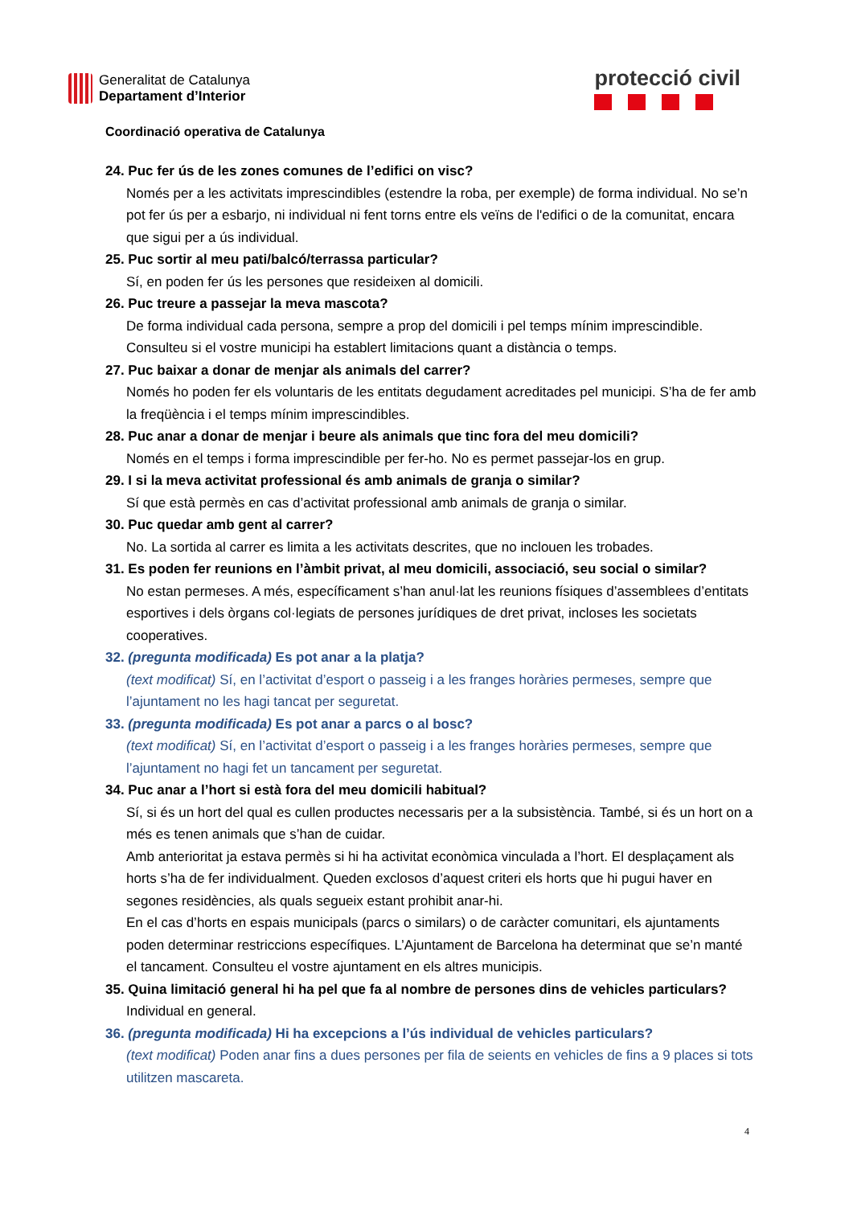Generalitat de Catalunya
Departament d’Interior
protecció civil
Coordinació operativa de Catalunya
24. Puc fer ús de les zones comunes de l’edifici on visc?
Només per a les activitats imprescindibles (estendre la roba, per exemple) de forma individual. No se’n pot fer ús per a esbarjo, ni individual ni fent torns entre els veïns de l'edifici o de la comunitat, encara que sigui per a ús individual.
25. Puc sortir al meu pati/balcó/terrassa particular?
Sí, en poden fer ús les persones que resideixen al domicili.
26. Puc treure a passejar la meva mascota?
De forma individual cada persona, sempre a prop del domicili i pel temps mínim imprescindible. Consulteu si el vostre municipi ha establert limitacions quant a distància o temps.
27. Puc baixar a donar de menjar als animals del carrer?
Només ho poden fer els voluntaris de les entitats degudament acreditades pel municipi. S’ha de fer amb la freqüència i el temps mínim imprescindibles.
28. Puc anar a donar de menjar i beure als animals que tinc fora del meu domicili?
Només en el temps i forma imprescindible per fer-ho. No es permet passejar-los en grup.
29. I si la meva activitat professional és amb animals de granja o similar?
Sí que està permès en cas d’activitat professional amb animals de granja o similar.
30. Puc quedar amb gent al carrer?
No. La sortida al carrer es limita a les activitats descrites, que no inclouen les trobades.
31. Es poden fer reunions en l’àmbit privat, al meu domicili, associació, seu social o similar?
No estan permeses. A més, específicament s’han anul·lat les reunions físiques d’assemblees d’entitats esportives i dels òrgans col·legiats de persones jurídiques de dret privat, incloses les societats cooperatives.
32. (pregunta modificada) Es pot anar a la platja?
(text modificat) Sí, en l’activitat d’esport o passeig i a les franges horàries permeses, sempre que l’ajuntament no les hagi tancat per seguretat.
33. (pregunta modificada) Es pot anar a parcs o al bosc?
(text modificat) Sí, en l’activitat d’esport o passeig i a les franges horàries permeses, sempre que l’ajuntament no hagi fet un tancament per seguretat.
34. Puc anar a l’hort si està fora del meu domicili habitual?
Sí, si és un hort del qual es cullen productes necessaris per a la subsistència. També, si és un hort on a més es tenen animals que s’han de cuidar.
Amb anterioritat ja estava permès si hi ha activitat econòmica vinculada a l’hort. El desplaçament als horts s’ha de fer individualment. Queden exclosos d’aquest criteri els horts que hi pugui haver en segones residències, als quals segueix estant prohibit anar-hi.
En el cas d’horts en espais municipals (parcs o similars) o de caràcter comunitari, els ajuntaments poden determinar restriccions específiques. L’Ajuntament de Barcelona ha determinat que se’n manté el tancament. Consulteu el vostre ajuntament en els altres municipis.
35. Quina limitació general hi ha pel que fa al nombre de persones dins de vehicles particulars?
Individual en general.
36. (pregunta modificada) Hi ha excepcions a l’ús individual de vehicles particulars?
(text modificat) Poden anar fins a dues persones per fila de seients en vehicles de fins a 9 places si tots utilitzen mascareta.
4